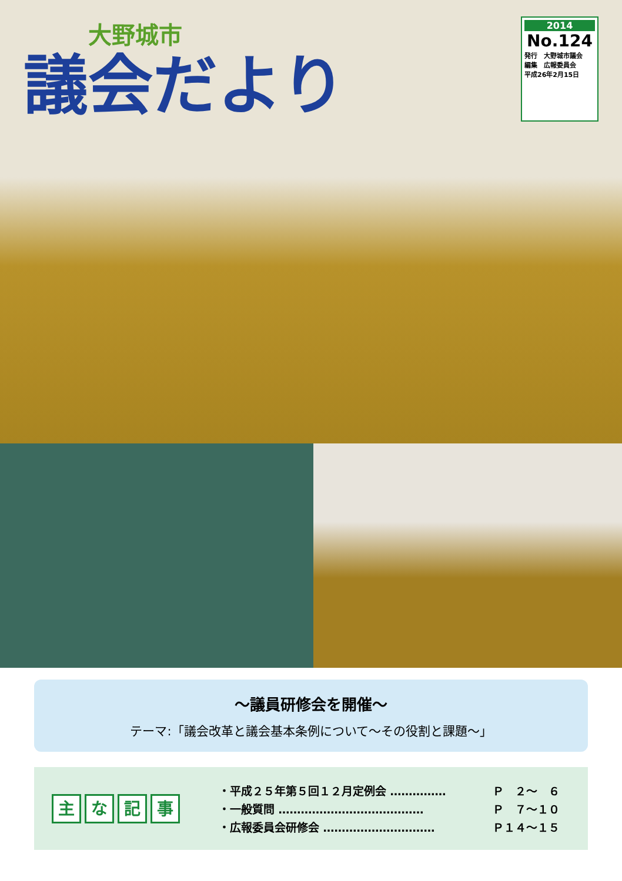大野城市
議会だより
2014
No.124
発行　大野城市議会
編集　広報委員会
平成26年2月15日
〜議員研修会を開催〜
テーマ:「議会改革と議会基本条例について〜その役割と課題〜」
主な記事
・平成２５年第５回１２月定例会 …………… Ｐ　２〜　６
・一般質問 ………………………………… Ｐ　７〜１０
・広報委員会研修会 ………………………… Ｐ１４〜１５